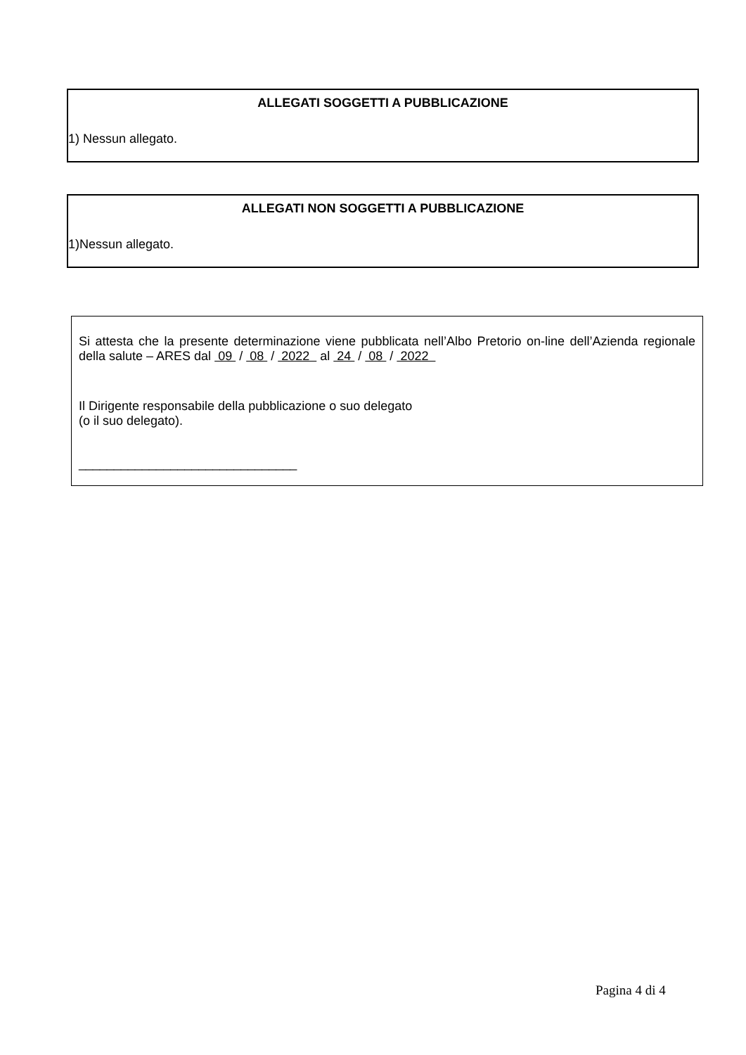ALLEGATI SOGGETTI A PUBBLICAZIONE
1) Nessun allegato.
ALLEGATI NON SOGGETTI A PUBBLICAZIONE
1)Nessun allegato.
Si attesta che la presente determinazione viene pubblicata nell’Albo Pretorio on-line dell’Azienda regionale della salute – ARES dal 09 / 08 / 2022 al 24 / 08 / 2022
Il Dirigente responsabile della pubblicazione o suo delegato
(o il suo delegato).
_______________________________
Pagina 4 di 4